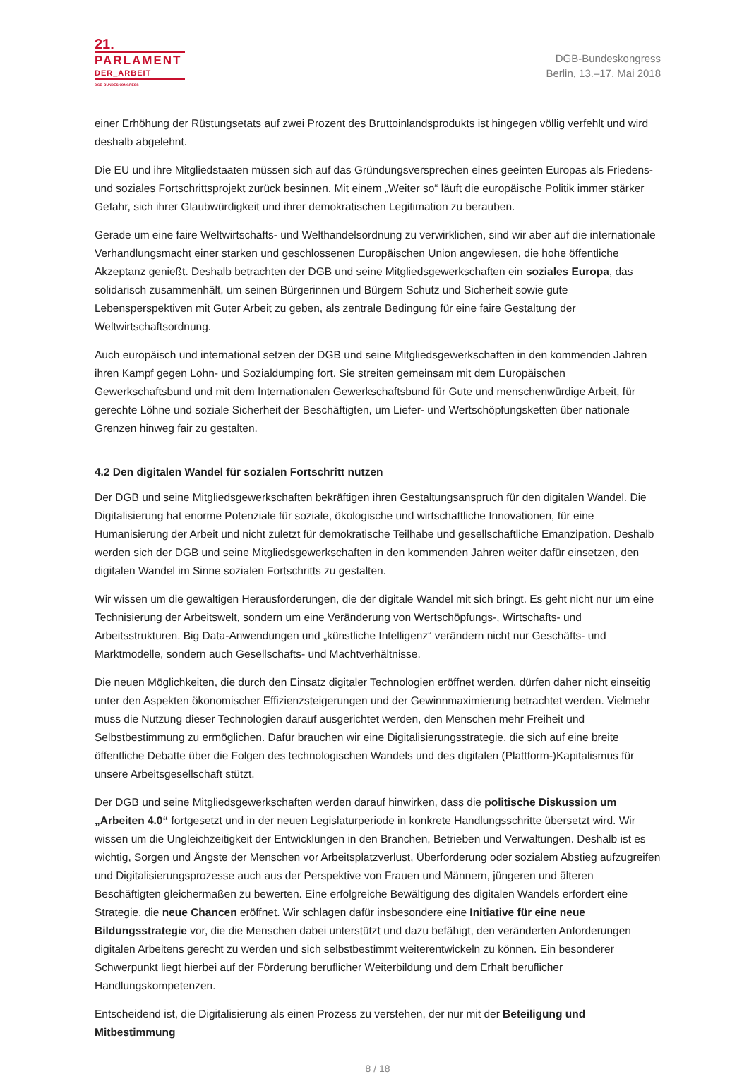21.
PARLAMENT
DER_ARBEIT
DGB-BUNDESKONGRESS
DGB-Bundeskongress
Berlin, 13.–17. Mai 2018
einer Erhöhung der Rüstungsetats auf zwei Prozent des Bruttoinlandsprodukts ist hingegen völlig verfehlt und wird deshalb abgelehnt.
Die EU und ihre Mitgliedstaaten müssen sich auf das Gründungsversprechen eines geeinten Europas als Friedens- und soziales Fortschrittsprojekt zurück besinnen. Mit einem „Weiter so“ läuft die europäische Politik immer stärker Gefahr, sich ihrer Glaubwürdigkeit und ihrer demokratischen Legitimation zu berauben.
Gerade um eine faire Weltwirtschafts- und Welthandelsordnung zu verwirklichen, sind wir aber auf die internationale Verhandlungsmacht einer starken und geschlossenen Europäischen Union angewiesen, die hohe öffentliche Akzeptanz genießt. Deshalb betrachten der DGB und seine Mitgliedsgewerkschaften ein soziales Europa, das solidarisch zusammenhält, um seinen Bürgerinnen und Bürgern Schutz und Sicherheit sowie gute Lebensperspektiven mit Guter Arbeit zu geben, als zentrale Bedingung für eine faire Gestaltung der Weltwirtschaftsordnung.
Auch europäisch und international setzen der DGB und seine Mitgliedsgewerkschaften in den kommenden Jahren ihren Kampf gegen Lohn- und Sozialdumping fort. Sie streiten gemeinsam mit dem Europäischen Gewerkschaftsbund und mit dem Internationalen Gewerkschaftsbund für Gute und menschenwürdige Arbeit, für gerechte Löhne und soziale Sicherheit der Beschäftigten, um Liefer- und Wertschöpfungsketten über nationale Grenzen hinweg fair zu gestalten.
4.2 Den digitalen Wandel für sozialen Fortschritt nutzen
Der DGB und seine Mitgliedsgewerkschaften bekräftigen ihren Gestaltungsanspruch für den digitalen Wandel. Die Digitalisierung hat enorme Potenziale für soziale, ökologische und wirtschaftliche Innovationen, für eine Humanisierung der Arbeit und nicht zuletzt für demokratische Teilhabe und gesellschaftliche Emanzipation. Deshalb werden sich der DGB und seine Mitgliedsgewerkschaften in den kommenden Jahren weiter dafür einsetzen, den digitalen Wandel im Sinne sozialen Fortschritts zu gestalten.
Wir wissen um die gewaltigen Herausforderungen, die der digitale Wandel mit sich bringt. Es geht nicht nur um eine Technisierung der Arbeitswelt, sondern um eine Veränderung von Wertschöpfungs-, Wirtschafts- und Arbeitsstrukturen. Big Data-Anwendungen und „künstliche Intelligenz“ verändern nicht nur Geschäfts- und Marktmodelle, sondern auch Gesellschafts- und Machtverhältnisse.
Die neuen Möglichkeiten, die durch den Einsatz digitaler Technologien eröffnet werden, dürfen daher nicht einseitig unter den Aspekten ökonomischer Effizienzsteigerungen und der Gewinnmaximierung betrachtet werden. Vielmehr muss die Nutzung dieser Technologien darauf ausgerichtet werden, den Menschen mehr Freiheit und Selbstbestimmung zu ermöglichen. Dafür brauchen wir eine Digitalisierungsstrategie, die sich auf eine breite öffentliche Debatte über die Folgen des technologischen Wandels und des digitalen (Plattform-)Kapitalismus für unsere Arbeitsgesellschaft stützt.
Der DGB und seine Mitgliedsgewerkschaften werden darauf hinwirken, dass die politische Diskussion um „Arbeiten 4.0“ fortgesetzt und in der neuen Legislaturperiode in konkrete Handlungsschritte übersetzt wird. Wir wissen um die Ungleichzeitigkeit der Entwicklungen in den Branchen, Betrieben und Verwaltungen. Deshalb ist es wichtig, Sorgen und Ängste der Menschen vor Arbeitsplatzverlust, Überforderung oder sozialem Abstieg aufzugreifen und Digitalisierungsprozesse auch aus der Perspektive von Frauen und Männern, jüngeren und älteren Beschäftigten gleichermaßen zu bewerten. Eine erfolgreiche Bewältigung des digitalen Wandels erfordert eine Strategie, die neue Chancen eröffnet. Wir schlagen dafür insbesondere eine Initiative für eine neue Bildungsstrategie vor, die die Menschen dabei unterstützt und dazu befähigt, den veränderten Anforderungen digitalen Arbeitens gerecht zu werden und sich selbstbestimmt weiterentwickeln zu können. Ein besonderer Schwerpunkt liegt hierbei auf der Förderung beruflicher Weiterbildung und dem Erhalt beruflicher Handlungskompetenzen.
Entscheidend ist, die Digitalisierung als einen Prozess zu verstehen, der nur mit der Beteiligung und Mitbestimmung
8 / 18